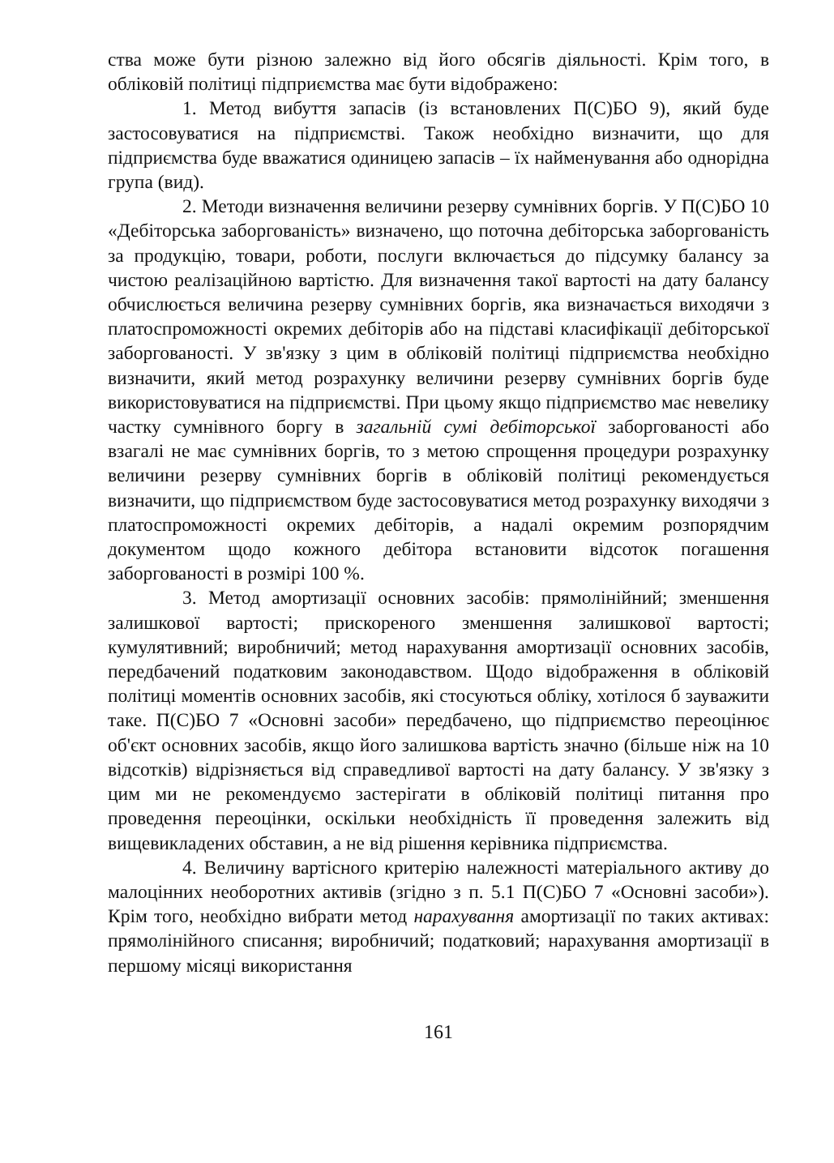ства може бути різною залежно від його обсягів діяльності. Крім того, в обліковій політиці підприємства має бути відображено:
1. Метод вибуття запасів (із встановлених П(С)БО 9), який буде застосовуватися на підприємстві. Також необхідно визначити, що для підприємства буде вважатися одиницею запасів – їх найменування або однорідна група (вид).
2. Методи визначення величини резерву сумнівних боргів. У П(С)БО 10 «Дебіторська заборгованість» визначено, що поточна дебіторська заборгованість за продукцію, товари, роботи, послуги включається до підсумку балансу за чистою реалізаційною вартістю. Для визначення такої вартості на дату балансу обчислюється величина резерву сумнівних боргів, яка визначається виходячи з платоспроможності окремих дебіторів або на підставі класифікації дебіторської заборгованості. У зв'язку з цим в обліковій політиці підприємства необхідно визначити, який метод розрахунку величини резерву сумнівних боргів буде використовуватися на підприємстві. При цьому якщо підприємство має невелику частку сумнівного боргу в загальній сумі дебіторської заборгованості або взагалі не має сумнівних боргів, то з метою спрощення процедури розрахунку величини резерву сумнівних боргів в обліковій політиці рекомендується визначити, що підприємством буде застосовуватися метод розрахунку виходячи з платоспроможності окремих дебіторів, а надалі окремим розпорядчим документом щодо кожного дебітора встановити відсоток погашення заборгованості в розмірі 100 %.
3. Метод амортизації основних засобів: прямолінійний; зменшення залишкової вартості; прискореного зменшення залишкової вартості; кумулятивний; виробничий; метод нарахування амортизації основних засобів, передбачений податковим законодавством. Щодо відображення в обліковій політиці моментів основних засобів, які стосуються обліку, хотілося б зауважити таке. П(С)БО 7 «Основні засоби» передбачено, що підприємство переоцінює об'єкт основних засобів, якщо його залишкова вартість значно (більше ніж на 10 відсотків) відрізняється від справедливої вартості на дату балансу. У зв'язку з цим ми не рекомендуємо застерігати в обліковій політиці питання про проведення переоцінки, оскільки необхідність її проведення залежить від вищевикладених обставин, а не від рішення керівника підприємства.
4. Величину вартісного критерію належності матеріального активу до малоцінних необоротних активів (згідно з п. 5.1 П(С)БО 7 «Основні засоби»). Крім того, необхідно вибрати метод нарахування амортизації по таких активах: прямолінійного списання; виробничий; податковий; нарахування амортизації в першому місяці використання
161